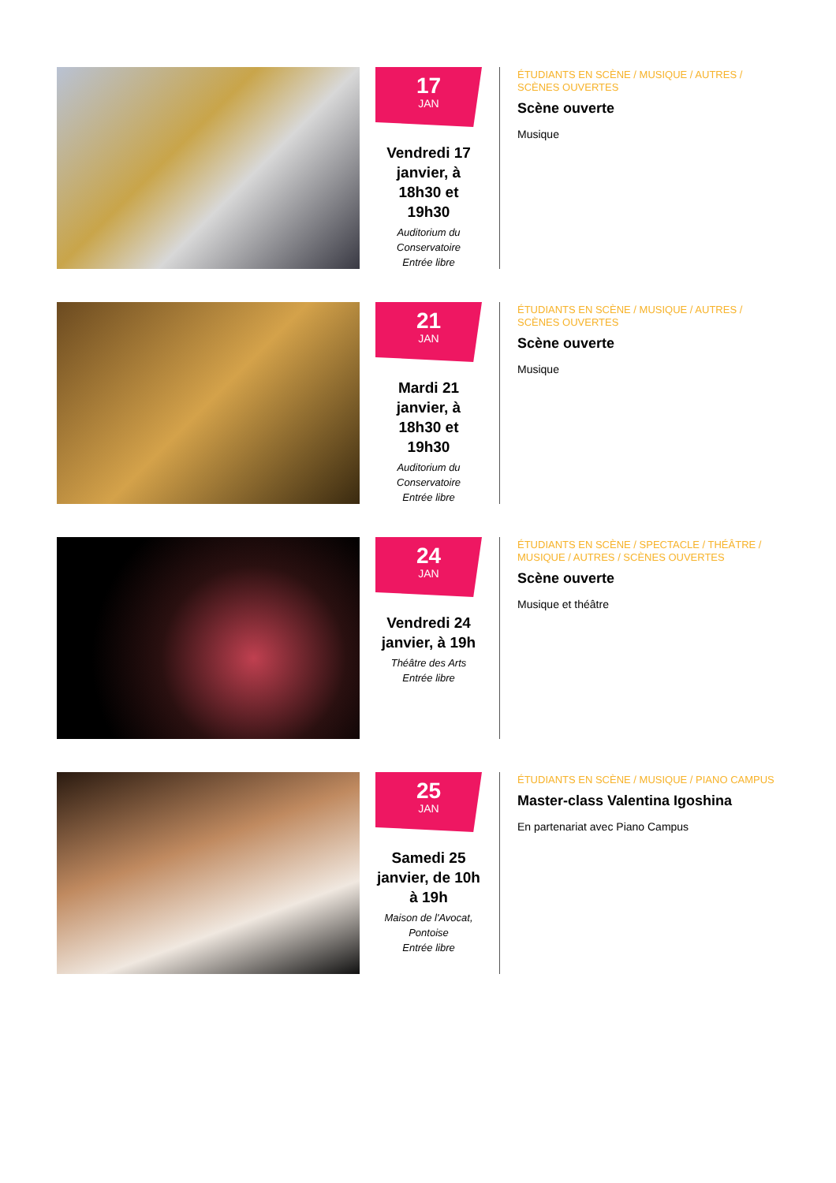17
JAN
Vendredi 17 janvier, à 18h30 et 19h30
Auditorium du Conservatoire
Entrée libre
ÉTUDIANTS EN SCÈNE / MUSIQUE / AUTRES / SCÈNES OUVERTES
Scène ouverte
Musique
21
JAN
Mardi 21 janvier, à 18h30 et 19h30
Auditorium du Conservatoire
Entrée libre
ÉTUDIANTS EN SCÈNE / MUSIQUE / AUTRES / SCÈNES OUVERTES
Scène ouverte
Musique
24
JAN
Vendredi 24 janvier, à 19h
Théâtre des Arts
Entrée libre
ÉTUDIANTS EN SCÈNE / SPECTACLE / THÉÂTRE / MUSIQUE / AUTRES / SCÈNES OUVERTES
Scène ouverte
Musique et théâtre
25
JAN
Samedi 25 janvier, de 10h à 19h
Maison de l'Avocat, Pontoise
Entrée libre
ÉTUDIANTS EN SCÈNE / MUSIQUE / PIANO CAMPUS
Master-class Valentina Igoshina
En partenariat avec Piano Campus